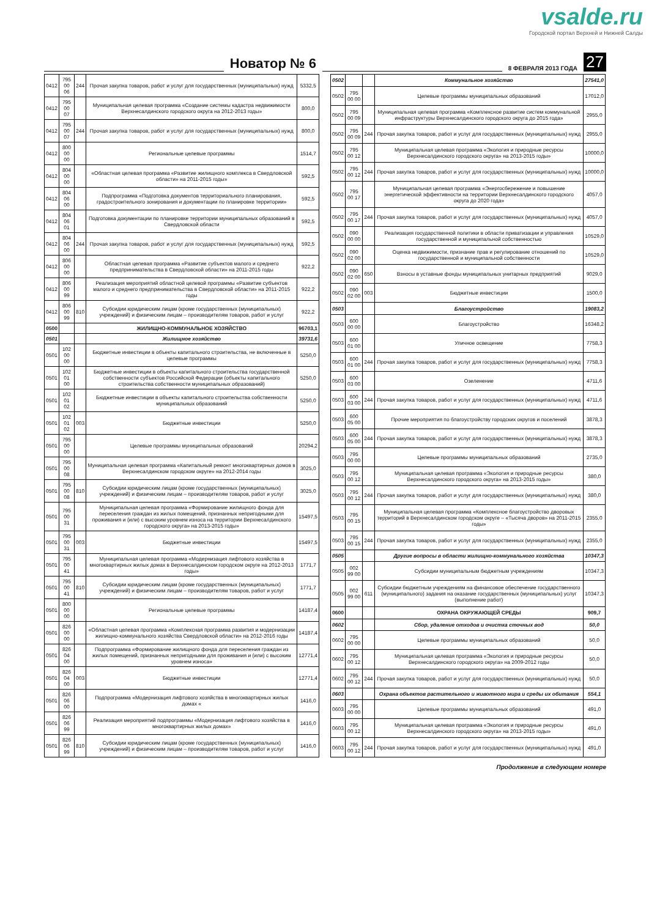vsalde.ru
Городской портал Верхней и Нижней Салды
Новатор № 6
8 ФЕВРАЛЯ 2013 ГОДА
27
| 0412 | 795 00 06 | 244 | Прочая закупка товаров, работ и услуг для государственных (муниципальных) нужд | 5332,5 |
| 0412 | 795 00 07 | | Муниципальная целевая программа «Создание системы кадастра недвижимости Верхнесалдинского городского округа на 2012-2013 годы» | 800,0 |
| 0412 | 795 00 07 | 244 | Прочая закупка товаров, работ и услуг для государственных (муниципальных) нужд | 800,0 |
| 0412 | 800 00 00 | | Региональные целевые программы | 1514,7 |
| 0412 | 804 00 00 | | «Областная целевая программа «Развитие жилищного комплекса в Свердловской области» на 2011-2015 годы» | 592,5 |
| 0412 | 804 06 00 | | Подпрограмма «Подготовка документов территориального планирования, градостроительного зонирования и документации по планировке территории» | 592,5 |
| 0412 | 804 06 01 | | Подготовка документации по планировке территории муниципальных образований в Свердловской области | 592,5 |
| 0412 | 804 06 00 | 244 | Прочая закупка товаров, работ и услуг для государственных (муниципальных) нужд | 592,5 |
| 0412 | 806 00 00 | | Областная целевая программа «Развитие субъектов малого и среднего предпринимательства в Свердловской области» на 2011-2015 годы | 922,2 |
| 0412 | 806 00 99 | | Реализация мероприятий областной целевой программы «Развитие субъектов малого и среднего предпринимательства в Свердловской области» на 2011-2015 годы | 922,2 |
| 0412 | 806 00 99 | 810 | Субсидии юридическим лицам (кроме государственных (муниципальных) учреждений) и физическим лицам – производителям товаров, работ и услуг | 922,2 |
| 0500 | | | ЖИЛИЩНО-КОММУНАЛЬНОЕ ХОЗЯЙСТВО | 96703,1 |
| 0501 | | | Жилищное хозяйство | 39731,6 |
| 0501 | 102 00 00 | | Бюджетные инвестиции в объекты капитального строительства, не включенные в целевые программы | 5250,0 |
| 0501 | 102 01 00 | | Бюджетные инвестиции в объекты капитального строительства государственной собственности субъектов Российской Федерации (объекты капитального строительства собственности муниципальных образований) | 5250,0 |
| 0501 | 102 01 02 | | Бюджетные инвестиции в объекты капитального строительства собственности муниципальных образований | 5250,0 |
| 0501 | 102 01 02 | 003 | Бюджетные инвестиции | 5250,0 |
| 0501 | 795 00 00 | | Целевые программы муниципальных образований | 20294,2 |
| 0501 | 795 00 08 | | Муниципальная целевая программа «Капитальный ремонт многоквартирных домов в Верхнесалдинском городском округе» на 2012-2014 годы | 3025,0 |
| 0501 | 795 00 08 | 810 | Субсидии юридическим лицам (кроме государственных (муниципальных) учреждений) и физическим лицам – производителям товаров, работ и услуг | 3025,0 |
| 0501 | 795 00 31 | | Муниципальная целевая программа «Формирование жилищного фонда для переселения граждан из жилых помещений, признанных непригодными для проживания и (или) с высоким уровнем износа на территории Верхнесалдинского городского округа» на 2013-2015 годы» | 15497,5 |
| 0501 | 795 00 31 | 003 | Бюджетные инвестиции | 15497,5 |
| 0501 | 795 00 41 | | Муниципальная целевая программа «Модернизация лифтового хозяйства в многоквартирных жилых домах в Верхнесалдинском городском округе на 2012-2013 годы» | 1771,7 |
| 0501 | 795 00 41 | 810 | Субсидии юридическим лицам (кроме государственных (муниципальных) учреждений) и физическим лицам – производителям товаров, работ и услуг | 1771,7 |
| 0501 | 800 00 00 | | Региональные целевые программы | 14187,4 |
| 0501 | 826 00 00 | | «Областная целевая программа «Комплексная программа развития и модернизации жилищно-коммунального хозяйства Свердловской области» на 2012-2016 годы | 14187,4 |
| 0501 | 826 04 00 | | Подпрограмма «Формирование жилищного фонда для переселения граждан из жилых помещений, признанных непригодными для проживания и (или) с высоким уровнем износа» | 12771,4 |
| 0501 | 826 04 00 | 003 | Бюджетные инвестиции | 12771,4 |
| 0501 | 826 06 00 | | Подпрограмма «Модернизация лифтового хозяйства в многоквартирных жилых домах « | 1416,0 |
| 0501 | 826 06 99 | | Реализация мероприятий подпрограммы «Модернизация лифтового хозяйства в многоквартирных жилых домах» | 1416,0 |
| 0501 | 826 06 99 | 810 | Субсидии юридическим лицам (кроме государственных (муниципальных) учреждений) и физическим лицам – производителям товаров, работ и услуг | 1416,0 |
| 0502 | | | Коммунальное хозяйство | 27541,0 |
| 0502 | 795 00 00 | | Целевые программы муниципальных образований | 17012,0 |
| 0502 | 795 00 09 | | Муниципальная целевая программа «Комплексное развитие систем коммунальной инфраструктуры Верхнесалдинского городского округа до 2015 года» | 2955,0 |
| 0502 | 795 00 09 | 244 | Прочая закупка товаров, работ и услуг для государственных (муниципальных) нужд | 2955,0 |
| 0502 | 795 00 12 | | Муниципальная целевая программа «Экология и природные ресурсы Верхнесалдинского городского округа» на 2013-2015 годы» | 10000,0 |
| 0502 | 795 00 12 | 244 | Прочая закупка товаров, работ и услуг для государственных (муниципальных) нужд | 10000,0 |
| 0502 | 795 00 17 | | Муниципальная целевая программа «Энергосбережение и повышение энергетической эффективности на территории Верхнесалдинского городского округа до 2020 года» | 4057,0 |
| 0502 | 795 00 17 | 244 | Прочая закупка товаров, работ и услуг для государственных (муниципальных) нужд | 4057,0 |
| 0502 | 090 00 00 | | Реализация государственной политики в области приватизации и управления государственной и муниципальной собственностью | 10529,0 |
| 0502 | 090 02 00 | | Оценка недвижимости, признание прав и регулирование отношений по государственной и муниципальной собственности | 10529,0 |
| 0502 | 090 02 00 | 650 | Взносы в уставные фонды муниципальных унитарных предприятий | 9029,0 |
| 0502 | 090 02 00 | 003 | Бюджетные инвестиции | 1500,0 |
| 0503 | | | Благоустройство | 19083,2 |
| 0503 | 600 00 00 | | Благоустройство | 16348,2 |
| 0503 | 600 01 00 | | Уличное освещение | 7758,3 |
| 0503 | 600 01 00 | 244 | Прочая закупка товаров, работ и услуг для государственных (муниципальных) нужд | 7758,3 |
| 0503 | 600 03 00 | | Озеленение | 4711,6 |
| 0503 | 600 03 00 | 244 | Прочая закупка товаров, работ и услуг для государственных (муниципальных) нужд | 4711,6 |
| 0503 | 600 05 00 | | Прочие мероприятия по благоустройству городских округов и поселений | 3878,3 |
| 0503 | 600 05 00 | 244 | Прочая закупка товаров, работ и услуг для государственных (муниципальных) нужд | 3878,3 |
| 0503 | 795 00 00 | | Целевые программы муниципальных образований | 2735,0 |
| 0503 | 795 00 12 | | Муниципальная целевая программа «Экология и природные ресурсы Верхнесалдинского городского округа» на 2013-2015 годы» | 380,0 |
| 0503 | 795 00 12 | 244 | Прочая закупка товаров, работ и услуг для государственных (муниципальных) нужд | 380,0 |
| 0503 | 795 00 15 | | Муниципальная целевая программа «Комплексное благоустройство дворовых территорий в Верхнесалдинском городском округе – «Тысяча дворов» на 2011-2015 годы» | 2355,0 |
| 0503 | 795 00 15 | 244 | Прочая закупка товаров, работ и услуг для государственных (муниципальных) нужд | 2355,0 |
| 0505 | | | Другие вопросы в области жилищно-коммунального хозяйства | 10347,3 |
| 0505 | 002 99 00 | | Субсидии муниципальным бюджетным учреждениям | 10347,3 |
| 0505 | 002 99 00 | 611 | Субсидии бюджетным учреждениям на финансовое обеспечение государственного (муниципального) задания на оказание государственных (муниципальных) услуг (выполнение работ) | 10347,3 |
| 0600 | | | ОХРАНА ОКРУЖАЮЩЕЙ СРЕДЫ | 909,7 |
| 0602 | | | Сбор, удаление отходов и очистка сточных вод | 50,0 |
| 0602 | 795 00 00 | | Целевые программы муниципальных образований | 50,0 |
| 0602 | 795 00 12 | | Муниципальная целевая программа «Экология и природные ресурсы Верхнесалдинского городского округа» на 2009-2012 годы | 50,0 |
| 0602 | 795 00 12 | 244 | Прочая закупка товаров, работ и услуг для государственных (муниципальных) нужд | 50,0 |
| 0603 | | | Охрана объектов растительного и животного мира и среды их обитания | 554,1 |
| 0603 | 795 00 00 | | Целевые программы муниципальных образований | 491,0 |
| 0603 | 795 00 12 | | Муниципальная целевая программа «Экология и природные ресурсы Верхнесалдинского городского округа» на 2013-2015 годы» | 491,0 |
| 0603 | 795 00 12 | 244 | Прочая закупка товаров, работ и услуг для государственных (муниципальных) нужд | 491,0 |
Продолжение в следующем номере